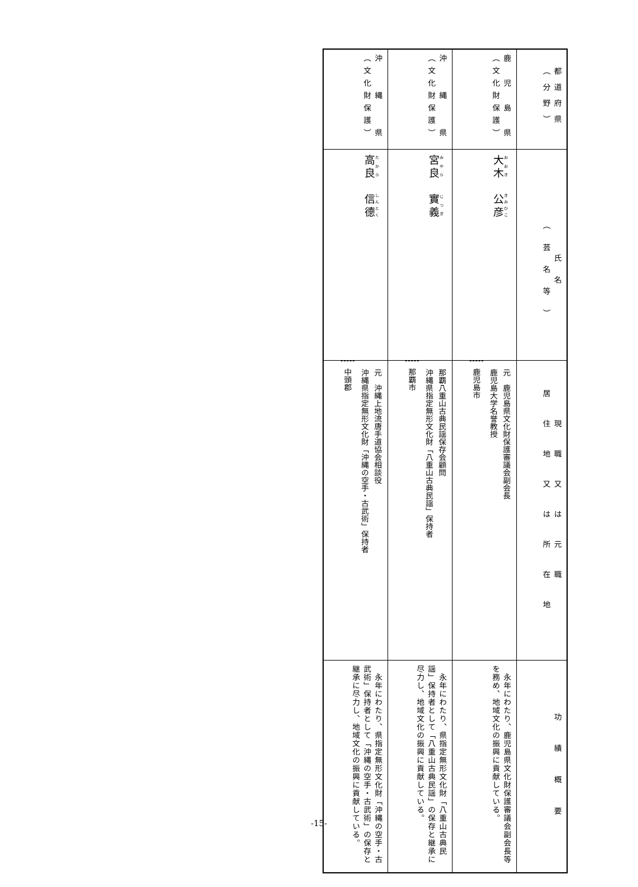| 都道府県 （分野） | 氏名 （芸名等） | 現職又は元職 居住地又は所在地 | 功績概要 |
| --- | --- | --- | --- |
| 鹿 児 島 県 （文化財保護） | 大木 公彦 | 元 鹿児島県文化財保護審議会副会長 鹿児島大学名誉教授 鹿児島市 | 永年にわたり、鹿児島県文化財保護審議会副会長等を務め、地域文化の振興に貢献している。 |
| 沖 縄 県 （文化財保護） | 宮良 實義 | 那覇八重山古典民謡保存会顧問 沖縄県指定無形文化財「八重山古典民謡」保持者 那覇市 | 永年にわたり、県指定無形文化財「八重山古典民謡」保持者として「八重山古典民謡」の保存と継承に尽力し、地域文化の振興に貢献している。 |
| 沖 縄 県 （文化財保護） | 高良 信德 | 元 沖縄上地流唐手道協会相談役 沖縄県指定無形文化財「沖縄の空手・古武術」保持者 中頭郡 | 永年にわたり、県指定無形文化財「沖縄の空手・古武術」保持者として「沖縄の空手・古武術」の保存と継承に尽力し、地域文化の振興に貢献している。 |
-15-